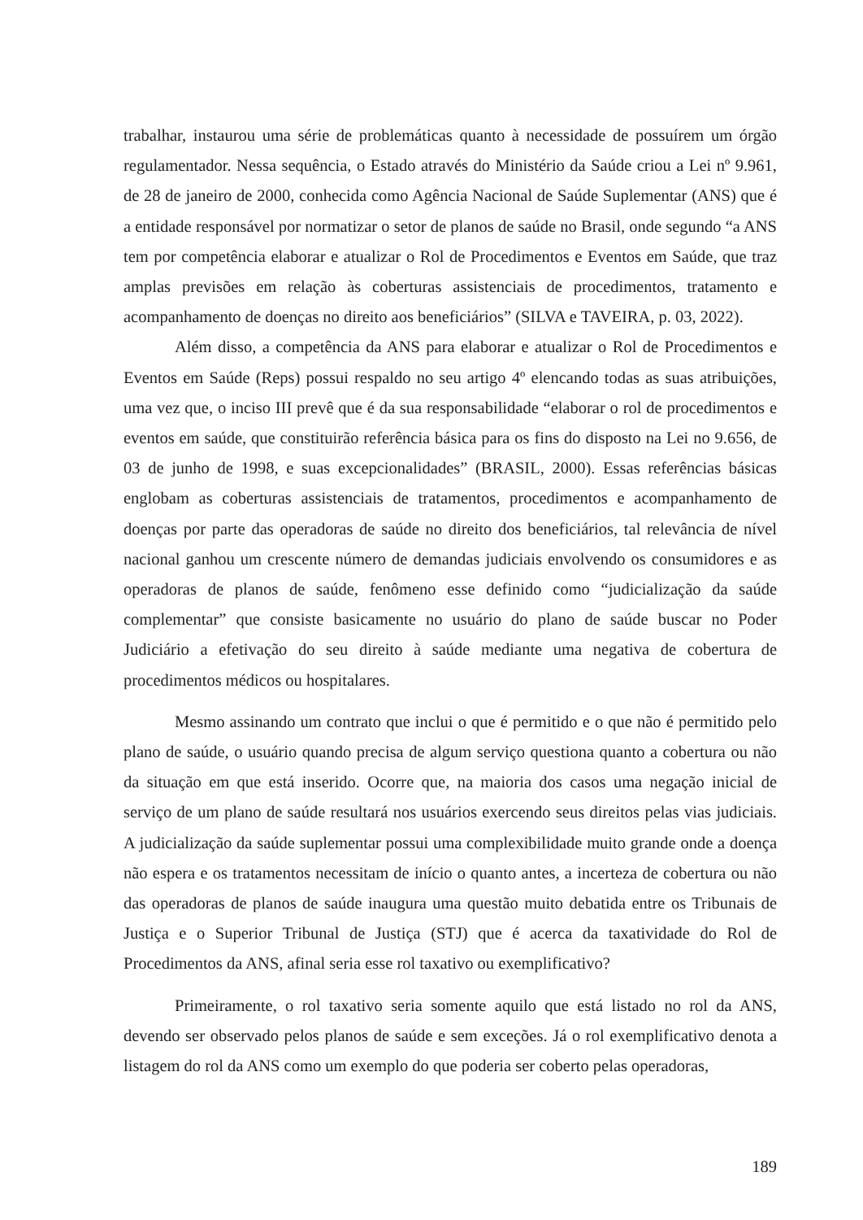trabalhar, instaurou uma série de problemáticas quanto à necessidade de possuírem um órgão regulamentador. Nessa sequência, o Estado através do Ministério da Saúde criou a Lei nº 9.961, de 28 de janeiro de 2000, conhecida como Agência Nacional de Saúde Suplementar (ANS) que é a entidade responsável por normatizar o setor de planos de saúde no Brasil, onde segundo “a ANS tem por competência elaborar e atualizar o Rol de Procedimentos e Eventos em Saúde, que traz amplas previsões em relação às coberturas assistenciais de procedimentos, tratamento e acompanhamento de doenças no direito aos beneficiários” (SILVA e TAVEIRA, p. 03, 2022).
Além disso, a competência da ANS para elaborar e atualizar o Rol de Procedimentos e Eventos em Saúde (Reps) possui respaldo no seu artigo 4º elencando todas as suas atribuições, uma vez que, o inciso III prevê que é da sua responsabilidade “elaborar o rol de procedimentos e eventos em saúde, que constituirão referência básica para os fins do disposto na Lei no 9.656, de 03 de junho de 1998, e suas excepcionalidades” (BRASIL, 2000). Essas referências básicas englobam as coberturas assistenciais de tratamentos, procedimentos e acompanhamento de doenças por parte das operadoras de saúde no direito dos beneficiários, tal relevância de nível nacional ganhou um crescente número de demandas judiciais envolvendo os consumidores e as operadoras de planos de saúde, fenômeno esse definido como “judicialização da saúde complementar” que consiste basicamente no usuário do plano de saúde buscar no Poder Judiciário a efetivação do seu direito à saúde mediante uma negativa de cobertura de procedimentos médicos ou hospitalares.
Mesmo assinando um contrato que inclui o que é permitido e o que não é permitido pelo plano de saúde, o usuário quando precisa de algum serviço questiona quanto a cobertura ou não da situação em que está inserido. Ocorre que, na maioria dos casos uma negação inicial de serviço de um plano de saúde resultará nos usuários exercendo seus direitos pelas vias judiciais. A judicialização da saúde suplementar possui uma complexibilidade muito grande onde a doença não espera e os tratamentos necessitam de início o quanto antes, a incerteza de cobertura ou não das operadoras de planos de saúde inaugura uma questão muito debatida entre os Tribunais de Justiça e o Superior Tribunal de Justiça (STJ) que é acerca da taxatividade do Rol de Procedimentos da ANS, afinal seria esse rol taxativo ou exemplificativo?
Primeiramente, o rol taxativo seria somente aquilo que está listado no rol da ANS, devendo ser observado pelos planos de saúde e sem exceções. Já o rol exemplificativo denota a listagem do rol da ANS como um exemplo do que poderia ser coberto pelas operadoras,
189